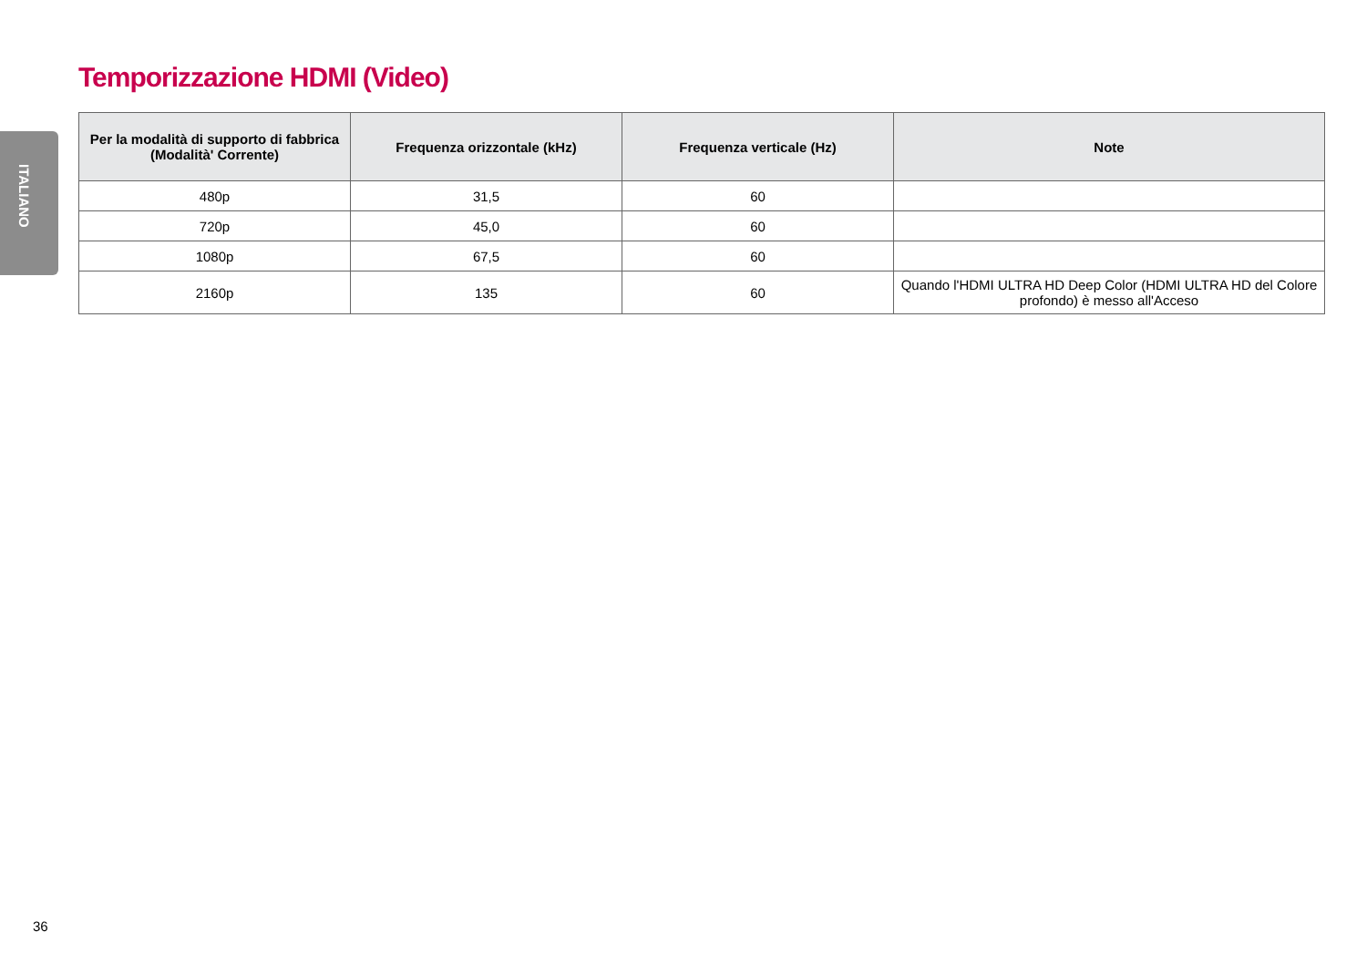ITALIANO
Temporizzazione HDMI (Video)
| Per la modalità di supporto di fabbrica (Modalità' Corrente) | Frequenza orizzontale (kHz) | Frequenza verticale (Hz) | Note |
| --- | --- | --- | --- |
| 480p | 31,5 | 60 | |
| 720p | 45,0 | 60 | |
| 1080p | 67,5 | 60 | |
| 2160p | 135 | 60 | Quando l'HDMI ULTRA HD Deep Color (HDMI ULTRA HD del Colore profondo) è messo all'Acceso |
36